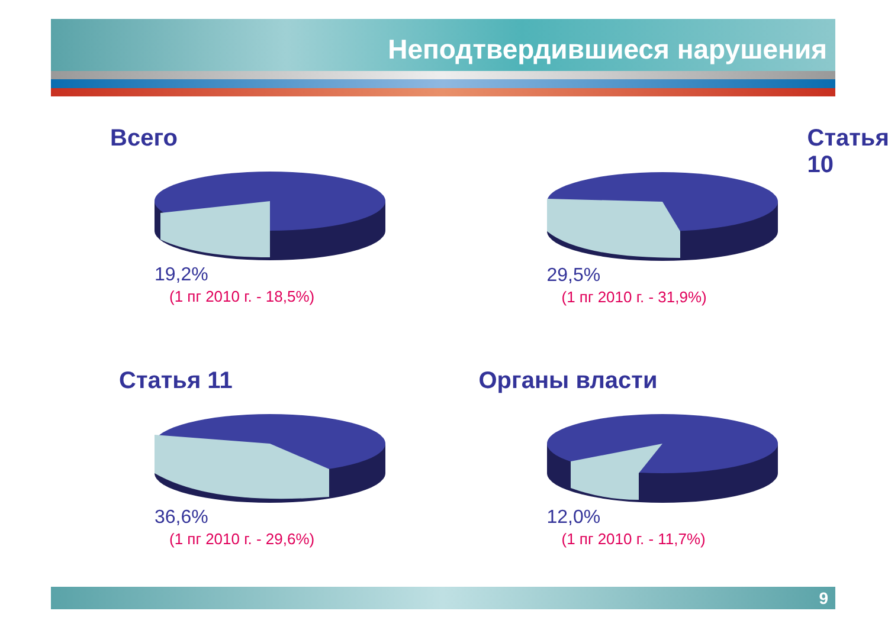Неподтвердившиеся нарушения
Всего
19,2%
(1 пг 2010 г. - 18,5%)
Статья 10
29,5%
(1 пг 2010 г. - 31,9%)
Статья 11
36,6%
(1 пг 2010 г. - 29,6%)
Органы власти
12,0%
(1 пг 2010 г. - 11,7%)
9